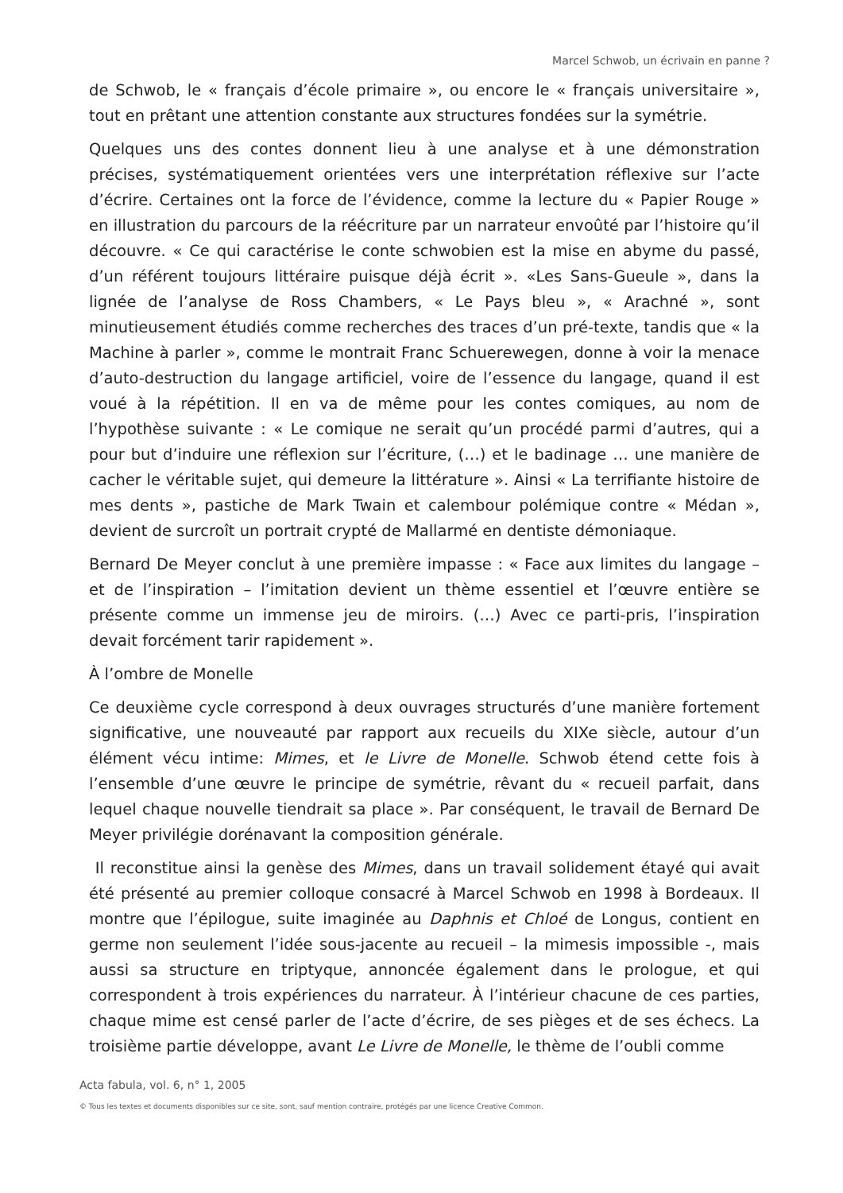Marcel Schwob, un écrivain en panne ?
de Schwob, le « français d’école primaire », ou encore le « français universitaire », tout en prêtant une attention constante aux structures fondées sur la symétrie.
Quelques uns des contes donnent lieu à une analyse et à une démonstration précises, systématiquement orientées vers une interprétation réflexive sur l’acte d’écrire. Certaines ont la force de l’évidence, comme la lecture du « Papier Rouge » en illustration du parcours de la réécriture par un narrateur envoûté par l’histoire qu’il découvre. « Ce qui caractérise le conte schwobien est la mise en abyme du passé, d’un référent toujours littéraire puisque déjà écrit ». «Les Sans-Gueule », dans la lignée de l’analyse de Ross Chambers, « Le Pays bleu », « Arachné », sont minutieusement étudiés comme recherches des traces d’un pré-texte, tandis que « la Machine à parler », comme le montrait Franc Schuerewegen, donne à voir la menace d’auto-destruction du langage artificiel, voire de l’essence du langage, quand il est voué à la répétition. Il en va de même pour les contes comiques, au nom de l’hypothèse suivante : « Le comique ne serait qu’un procédé parmi d’autres, qui a pour but d’induire une réflexion sur l’écriture, (…) et le badinage … une manière de cacher le véritable sujet, qui demeure la littérature ». Ainsi « La terrifiante histoire de mes dents », pastiche de Mark Twain et calembour polémique contre « Médan », devient de surcroît un portrait crypté de Mallarmé en dentiste démoniaque.
Bernard De Meyer conclut à une première impasse : « Face aux limites du langage – et de l’inspiration – l’imitation devient un thème essentiel et l’œuvre entière se présente comme un immense jeu de miroirs. (…) Avec ce parti-pris, l’inspiration devait forcément tarir rapidement ».
À l’ombre de Monelle
Ce deuxième cycle correspond à deux ouvrages structurés d’une manière fortement significative, une nouveauté par rapport aux recueils du XIXe siècle, autour d’un élément vécu intime: Mimes, et le Livre de Monelle. Schwob étend cette fois à l’ensemble d’une œuvre le principe de symétrie, rêvant du « recueil parfait, dans lequel chaque nouvelle tiendrait sa place ». Par conséquent, le travail de Bernard De Meyer privilégie dorénavant la composition générale.
Il reconstitue ainsi la genèse des Mimes, dans un travail solidement étayé qui avait été présenté au premier colloque consacré à Marcel Schwob en 1998 à Bordeaux. Il montre que l’épilogue, suite imaginée au Daphnis et Chloé de Longus, contient en germe non seulement l’idée sous-jacente au recueil – la mimesis impossible -, mais aussi sa structure en triptyque, annoncée également dans le prologue, et qui correspondent à trois expériences du narrateur. À l’intérieur chacune de ces parties, chaque mime est censé parler de l’acte d’écrire, de ses pièges et de ses échecs. La troisième partie développe, avant Le Livre de Monelle, le thème de l’oubli comme
Acta fabula, vol. 6, n° 1, 2005
© Tous les textes et documents disponibles sur ce site, sont, sauf mention contraire, protégés par une licence Creative Common.